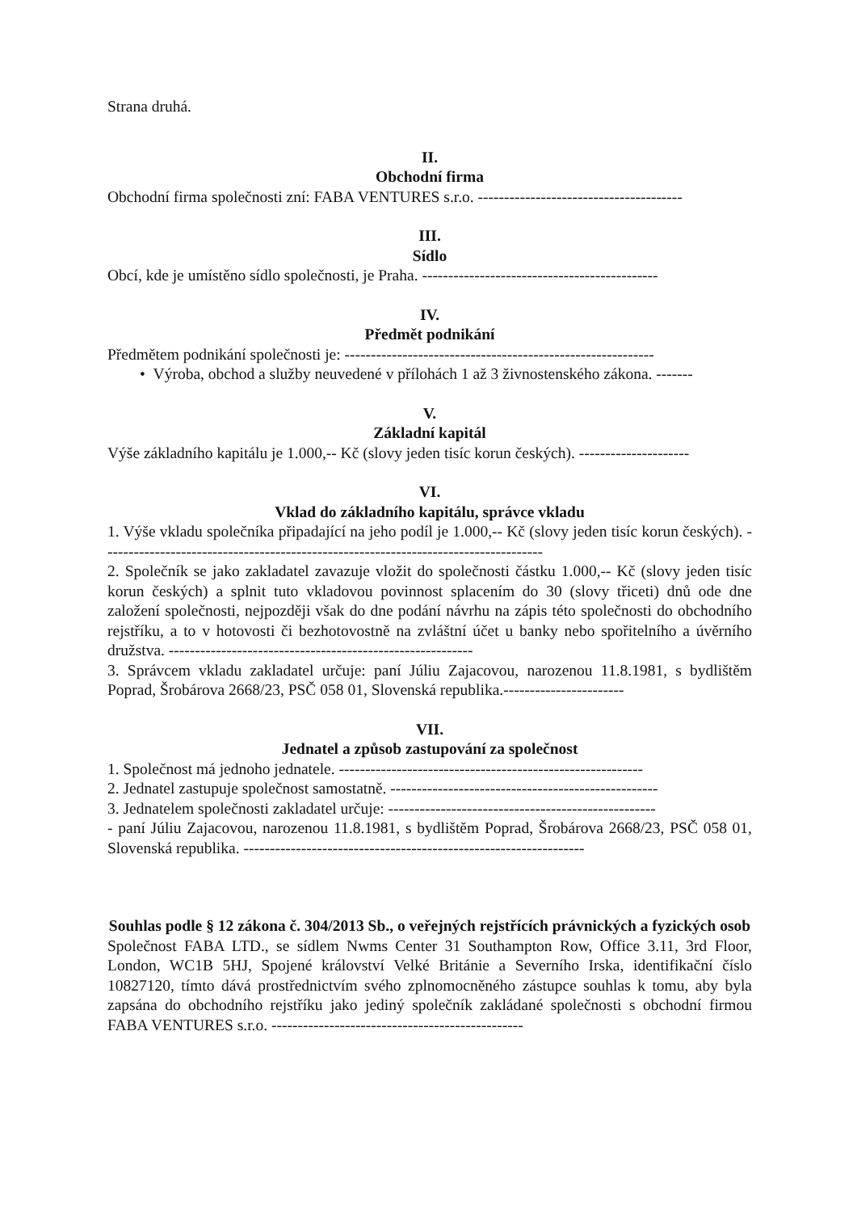Strana druhá.
II.
Obchodní firma
Obchodní firma společnosti zní: FABA VENTURES s.r.o. ---------------------------------------
III.
Sídlo
Obcí, kde je umístěno sídlo společnosti, je Praha. ---------------------------------------------
IV.
Předmět podnikání
Předmětem podnikání společnosti je: -----------------------------------------------------------
• Výroba, obchod a služby neuvedené v přílohách 1 až 3 živnostenského zákona. -------
V.
Základní kapitál
Výše základního kapitálu je 1.000,-- Kč (slovy jeden tisíc korun českých). ---------------------
VI.
Vklad do základního kapitálu, správce vkladu
1. Výše vkladu společníka připadající na jeho podíl je 1.000,-- Kč (slovy jeden tisíc korun českých). ------------------------------------------------------------------------------------
2. Společník se jako zakladatel zavazuje vložit do společnosti částku 1.000,-- Kč (slovy jeden tisíc korun českých) a splnit tuto vkladovou povinnost splacením do 30 (slovy třiceti) dnů ode dne založení společnosti, nejpozději však do dne podání návrhu na zápis této společnosti do obchodního rejstříku, a to v hotovosti či bezhotovostně na zvláštní účet u banky nebo spořitelního a úvěrního družstva. ----------------------------------------------------------
3. Správcem vkladu zakladatel určuje: paní Júliu Zajacovou, narozenou 11.8.1981, s bydlištěm Poprad, Šrobárova 2668/23, PSČ 058 01, Slovenská republika.-----------------------
VII.
Jednatel a způsob zastupování za společnost
1. Společnost má jednoho jednatele. ----------------------------------------------------------
2. Jednatel zastupuje společnost samostatně. ---------------------------------------------------
3. Jednatelem společnosti zakladatel určuje: ---------------------------------------------------
- paní Júliu Zajacovou, narozenou 11.8.1981, s bydlištěm Poprad, Šrobárova 2668/23, PSČ 058 01, Slovenská republika. -----------------------------------------------------------------
Souhlas podle § 12 zákona č. 304/2013 Sb., o veřejných rejstřících právnických a fyzických osob
Společnost FABA LTD., se sídlem Nwms Center 31 Southampton Row, Office 3.11, 3rd Floor, London, WC1B 5HJ, Spojené království Velké Británie a Severního Irska, identifikační číslo 10827120, tímto dává prostřednictvím svého zplnomocněného zástupce souhlas k tomu, aby byla zapsána do obchodního rejstříku jako jediný společník zakládané společnosti s obchodní firmou FABA VENTURES s.r.o. ------------------------------------------------